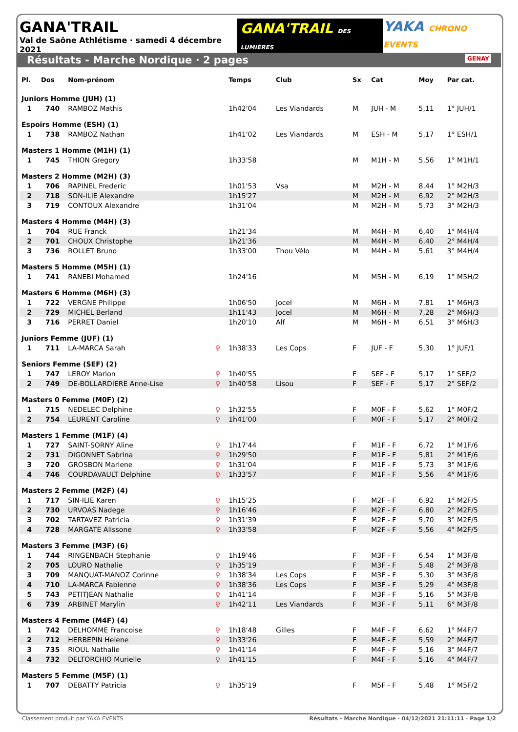GANA'TRAIL
Val de Saône Athlétisme · samedi 4 décembre 2021
GANA'TRAIL DES LUMIÈRES
YAKA CHRONO EVENTS
Résultats - Marche Nordique · 2 pages GENAY
| Pl. | Dos | Nom-prénom | | Temps | Club | Sx | Cat | Moy | Par cat. |
| --- | --- | --- | --- | --- | --- | --- | --- | --- | --- |
| Juniors Homme (JUH) (1) | | | | | | | | | |
| 1 | 740 | RAMBOZ Mathis | | 1h42'04 | Les Viandards | M | JUH - M | 5,11 | 1° JUH/1 |
| Espoirs Homme (ESH) (1) | | | | | | | | | |
| 1 | 738 | RAMBOZ Nathan | | 1h41'02 | Les Viandards | M | ESH - M | 5,17 | 1° ESH/1 |
| Masters 1 Homme (M1H) (1) | | | | | | | | | |
| 1 | 745 | THION Gregory | | 1h33'58 | | M | M1H - M | 5,56 | 1° M1H/1 |
| Masters 2 Homme (M2H) (3) | | | | | | | | | |
| 1 | 706 | RAPINEL Frederic | | 1h01'53 | Vsa | M | M2H - M | 8,44 | 1° M2H/3 |
| 2 | 718 | SON-ILIE Alexandre | | 1h15'27 | | M | M2H - M | 6,92 | 2° M2H/3 |
| 3 | 719 | CONTOUX Alexandre | | 1h31'04 | | M | M2H - M | 5,73 | 3° M2H/3 |
| Masters 4 Homme (M4H) (3) | | | | | | | | | |
| 1 | 704 | RUE Franck | | 1h21'34 | | M | M4H - M | 6,40 | 1° M4H/4 |
| 2 | 701 | CHOUX Christophe | | 1h21'36 | | M | M4H - M | 6,40 | 2° M4H/4 |
| 3 | 736 | ROLLET Bruno | | 1h33'00 | Thou Vélo | M | M4H - M | 5,61 | 3° M4H/4 |
| Masters 5 Homme (M5H) (1) | | | | | | | | | |
| 1 | 741 | RANEBI Mohamed | | 1h24'16 | | M | M5H - M | 6,19 | 1° M5H/2 |
| Masters 6 Homme (M6H) (3) | | | | | | | | | |
| 1 | 722 | VERGNE Philippe | | 1h06'50 | Jocel | M | M6H - M | 7,81 | 1° M6H/3 |
| 2 | 729 | MICHEL Berland | | 1h11'43 | Jocel | M | M6H - M | 7,28 | 2° M6H/3 |
| 3 | 716 | PERRET Daniel | | 1h20'10 | Alf | M | M6H - M | 6,51 | 3° M6H/3 |
| Juniors Femme (JUF) (1) | | | | | | | | | |
| 1 | 711 | LA-MARCA Sarah | ♀ | 1h38'33 | Les Cops | F | JUF - F | 5,30 | 1° JUF/1 |
| Seniors Femme (SEF) (2) | | | | | | | | | |
| 1 | 747 | LEROY Marion | ♀ | 1h40'55 | | F | SEF - F | 5,17 | 1° SEF/2 |
| 2 | 749 | DE-BOLLARDIERE Anne-Lise | ♀ | 1h40'58 | Lisou | F | SEF - F | 5,17 | 2° SEF/2 |
| Masters 0 Femme (M0F) (2) | | | | | | | | | |
| 1 | 715 | NEDELEC Delphine | ♀ | 1h32'55 | | F | M0F - F | 5,62 | 1° M0F/2 |
| 2 | 754 | LEURENT Caroline | ♀ | 1h41'00 | | F | M0F - F | 5,17 | 2° M0F/2 |
| Masters 1 Femme (M1F) (4) | | | | | | | | | |
| 1 | 727 | SAINT-SORNY Aline | ♀ | 1h17'44 | | F | M1F - F | 6,72 | 1° M1F/6 |
| 2 | 731 | DIGONNET Sabrina | ♀ | 1h29'50 | | F | M1F - F | 5,81 | 2° M1F/6 |
| 3 | 720 | GROSBON Marlene | ♀ | 1h31'04 | | F | M1F - F | 5,73 | 3° M1F/6 |
| 4 | 746 | COURDAVAULT Delphine | ♀ | 1h33'57 | | F | M1F - F | 5,56 | 4° M1F/6 |
| Masters 2 Femme (M2F) (4) | | | | | | | | | |
| 1 | 717 | SIN-ILIE Karen | ♀ | 1h15'25 | | F | M2F - F | 6,92 | 1° M2F/5 |
| 2 | 730 | URVOAS Nadege | ♀ | 1h16'46 | | F | M2F - F | 6,80 | 2° M2F/5 |
| 3 | 702 | TARTAVEZ Patricia | ♀ | 1h31'39 | | F | M2F - F | 5,70 | 3° M2F/5 |
| 4 | 728 | MARGATE Alissone | ♀ | 1h33'58 | | F | M2F - F | 5,56 | 4° M2F/5 |
| Masters 3 Femme (M3F) (6) | | | | | | | | | |
| 1 | 744 | RINGENBACH Stephanie | ♀ | 1h19'46 | | F | M3F - F | 6,54 | 1° M3F/8 |
| 2 | 705 | LOURO Nathalie | ♀ | 1h35'19 | | F | M3F - F | 5,48 | 2° M3F/8 |
| 3 | 709 | MANQUAT-MANOZ Corinne | ♀ | 1h38'34 | Les Cops | F | M3F - F | 5,30 | 3° M3F/8 |
| 4 | 710 | LA-MARCA Fabienne | ♀ | 1h38'36 | Les Cops | F | M3F - F | 5,29 | 4° M3F/8 |
| 5 | 743 | PETITJEAN Nathalie | ♀ | 1h41'14 | | F | M3F - F | 5,16 | 5° M3F/8 |
| 6 | 739 | ARBINET Marylin | ♀ | 1h42'11 | Les Viandards | F | M3F - F | 5,11 | 6° M3F/8 |
| Masters 4 Femme (M4F) (4) | | | | | | | | | |
| 1 | 742 | DELHOMME Francoise | ♀ | 1h18'48 | Gilles | F | M4F - F | 6,62 | 1° M4F/7 |
| 2 | 712 | HERBEPIN Helene | ♀ | 1h33'26 | | F | M4F - F | 5,59 | 2° M4F/7 |
| 3 | 735 | RIOUL Nathalie | ♀ | 1h41'14 | | F | M4F - F | 5,16 | 3° M4F/7 |
| 4 | 732 | DELTORCHIO Murielle | ♀ | 1h41'15 | | F | M4F - F | 5,16 | 4° M4F/7 |
| Masters 5 Femme (M5F) (1) | | | | | | | | | |
| 1 | 707 | DEBATTY Patricia | ♀ | 1h35'19 | | F | M5F - F | 5,48 | 1° M5F/2 |
Classement produit par YAKA EVENTS Résultats - Marche Nordique · 04/12/2021 21:11:11 · Page 1/2